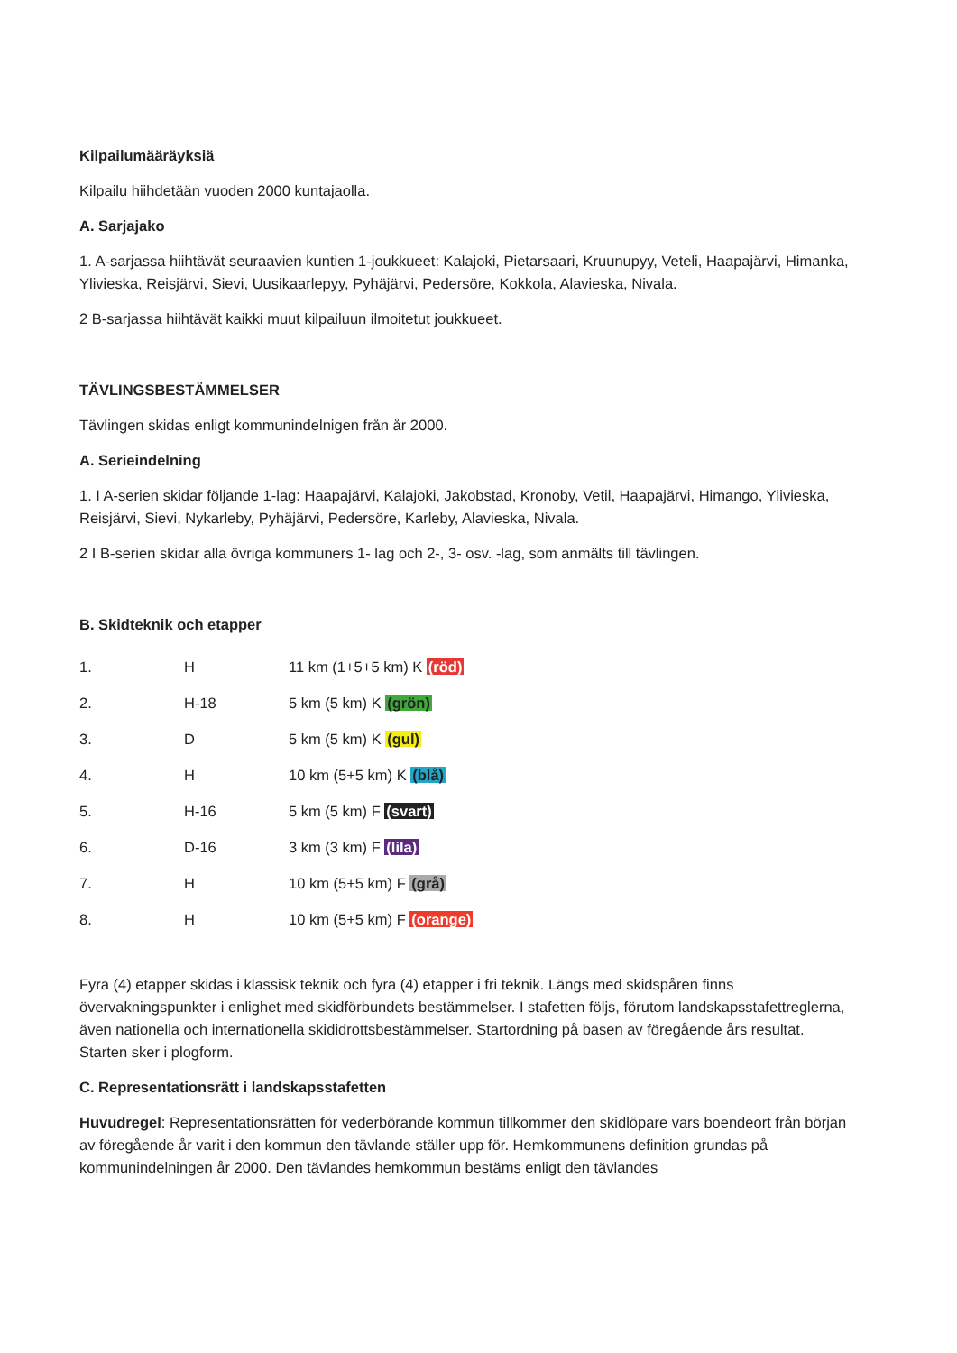Kilpailumääräyksiä
Kilpailu hiihdetään vuoden 2000 kuntajaolla.
A. Sarjajako
1. A-sarjassa hiihtävät seuraavien kuntien 1-joukkueet: Kalajoki, Pietarsaari, Kruunupyy, Veteli, Haapajärvi, Himanka, Ylivieska, Reisjärvi, Sievi, Uusikaarlepyy, Pyhäjärvi, Pedersöre, Kokkola, Alavieska, Nivala.
2 B-sarjassa hiihtävät kaikki muut kilpailuun ilmoitetut joukkueet.
TÄVLINGSBESTÄMMELSER
Tävlingen skidas enligt kommunindelnigen från år 2000.
A. Serieindelning
1. I A-serien skidar följande 1-lag: Haapajärvi, Kalajoki, Jakobstad, Kronoby, Vetil, Haapajärvi, Himango, Ylivieska, Reisjärvi, Sievi, Nykarleby, Pyhäjärvi, Pedersöre, Karleby, Alavieska, Nivala.
2 I B-serien skidar alla övriga kommuners 1- lag och 2-, 3- osv. -lag, som anmälts till tävlingen.
B. Skidteknik och etapper
| 1. | H | 11 km (1+5+5 km) K (röd) |
| 2. | H-18 | 5 km (5 km) K (grön) |
| 3. | D | 5 km (5 km) K (gul) |
| 4. | H | 10 km (5+5 km) K (blå) |
| 5. | H-16 | 5 km (5 km) F (svart) |
| 6. | D-16 | 3 km (3 km) F (lila) |
| 7. | H | 10 km (5+5 km) F (grå) |
| 8. | H | 10 km (5+5 km) F (orange) |
Fyra (4) etapper skidas i klassisk teknik och fyra (4) etapper i fri teknik. Längs med skidspåren finns övervakningspunkter i enlighet med skidförbundets bestämmelser. I stafetten följs, förutom landskapsstafettreglerna, även nationella och internationella skididrottsbestämmelser. Startordning på basen av föregående års resultat. Starten sker i plogform.
C. Representationsrätt i landskapsstafetten
Huvudregel: Representationsrätten för vederbörande kommun tillkommer den skidlöpare vars boendeort från början av föregående år varit i den kommun den tävlande ställer upp för. Hemkommunens definition grundas på kommunindelningen år 2000. Den tävlandes hemkommun bestäms enligt den tävlandes